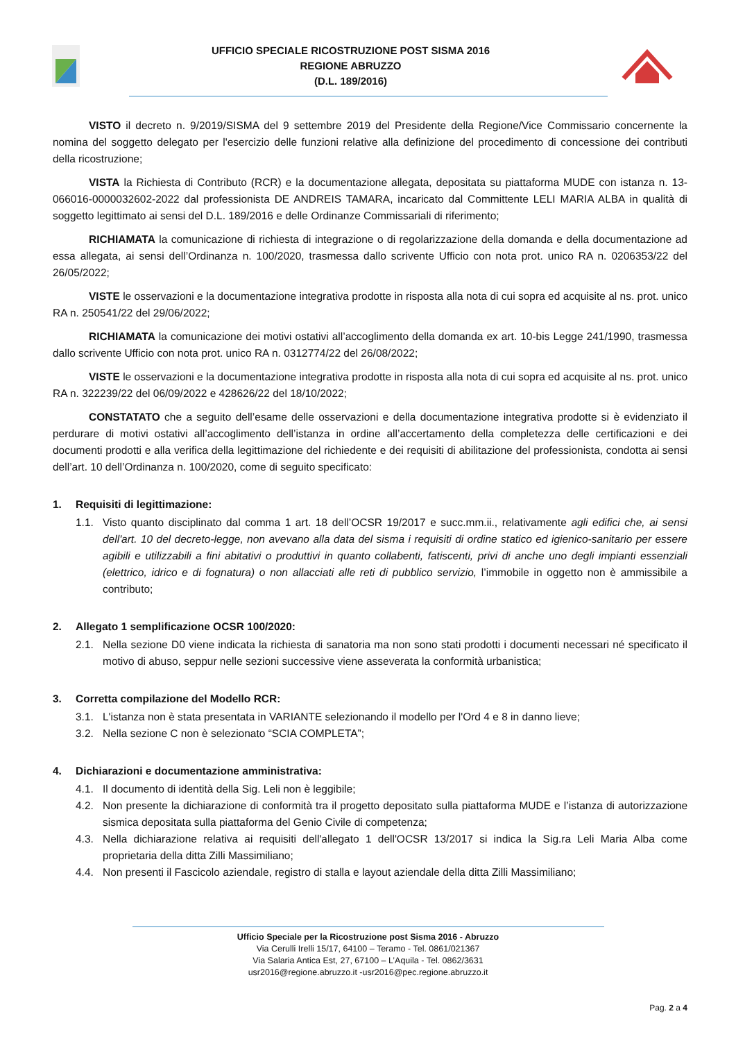UFFICIO SPECIALE RICOSTRUZIONE POST SISMA 2016
REGIONE ABRUZZO
(D.L. 189/2016)
VISTO il decreto n. 9/2019/SISMA del 9 settembre 2019 del Presidente della Regione/Vice Commissario concernente la nomina del soggetto delegato per l'esercizio delle funzioni relative alla definizione del procedimento di concessione dei contributi della ricostruzione;
VISTA la Richiesta di Contributo (RCR) e la documentazione allegata, depositata su piattaforma MUDE con istanza n. 13-066016-0000032602-2022 dal professionista DE ANDREIS TAMARA, incaricato dal Committente LELI MARIA ALBA in qualità di soggetto legittimato ai sensi del D.L. 189/2016 e delle Ordinanze Commissariali di riferimento;
RICHIAMATA la comunicazione di richiesta di integrazione o di regolarizzazione della domanda e della documentazione ad essa allegata, ai sensi dell’Ordinanza n. 100/2020, trasmessa dallo scrivente Ufficio con nota prot. unico RA n. 0206353/22 del 26/05/2022;
VISTE le osservazioni e la documentazione integrativa prodotte in risposta alla nota di cui sopra ed acquisite al ns. prot. unico RA n. 250541/22 del 29/06/2022;
RICHIAMATA la comunicazione dei motivi ostativi all’accoglimento della domanda ex art. 10-bis Legge 241/1990, trasmessa dallo scrivente Ufficio con nota prot. unico RA n. 0312774/22 del 26/08/2022;
VISTE le osservazioni e la documentazione integrativa prodotte in risposta alla nota di cui sopra ed acquisite al ns. prot. unico RA n. 322239/22 del 06/09/2022 e 428626/22 del 18/10/2022;
CONSTATATO che a seguito dell’esame delle osservazioni e della documentazione integrativa prodotte si è evidenziato il perdurare di motivi ostativi all’accoglimento dell’istanza in ordine all’accertamento della completezza delle certificazioni e dei documenti prodotti e alla verifica della legittimazione del richiedente e dei requisiti di abilitazione del professionista, condotta ai sensi dell’art. 10 dell’Ordinanza n. 100/2020, come di seguito specificato:
1. Requisiti di legittimazione:
1.1. Visto quanto disciplinato dal comma 1 art. 18 dell’OCSR 19/2017 e succ.mm.ii., relativamente agli edifici che, ai sensi dell'art. 10 del decreto-legge, non avevano alla data del sisma i requisiti di ordine statico ed igienico-sanitario per essere agibili e utilizzabili a fini abitativi o produttivi in quanto collabenti, fatiscenti, privi di anche uno degli impianti essenziali (elettrico, idrico e di fognatura) o non allacciati alle reti di pubblico servizio, l’immobile in oggetto non è ammissibile a contributo;
2. Allegato 1 semplificazione OCSR 100/2020:
2.1. Nella sezione D0 viene indicata la richiesta di sanatoria ma non sono stati prodotti i documenti necessari né specificato il motivo di abuso, seppur nelle sezioni successive viene asseverata la conformità urbanistica;
3. Corretta compilazione del Modello RCR:
3.1. L'istanza non è stata presentata in VARIANTE selezionando il modello per l'Ord 4 e 8 in danno lieve;
3.2. Nella sezione C non è selezionato “SCIA COMPLETA”;
4. Dichiarazioni e documentazione amministrativa:
4.1. Il documento di identità della Sig. Leli non è leggibile;
4.2. Non presente la dichiarazione di conformità tra il progetto depositato sulla piattaforma MUDE e l’istanza di autorizzazione sismica depositata sulla piattaforma del Genio Civile di competenza;
4.3. Nella dichiarazione relativa ai requisiti dell'allegato 1 dell'OCSR 13/2017 si indica la Sig.ra Leli Maria Alba come proprietaria della ditta Zilli Massimiliano;
4.4. Non presenti il Fascicolo aziendale, registro di stalla e layout aziendale della ditta Zilli Massimiliano;
Ufficio Speciale per la Ricostruzione post Sisma 2016 - Abruzzo
Via Cerulli Irelli 15/17, 64100 – Teramo - Tel. 0861/021367
Via Salaria Antica Est, 27, 67100 – L’Aquila - Tel. 0862/3631
usr2016@regione.abruzzo.it -usr2016@pec.regione.abruzzo.it
Pag. 2 a 4